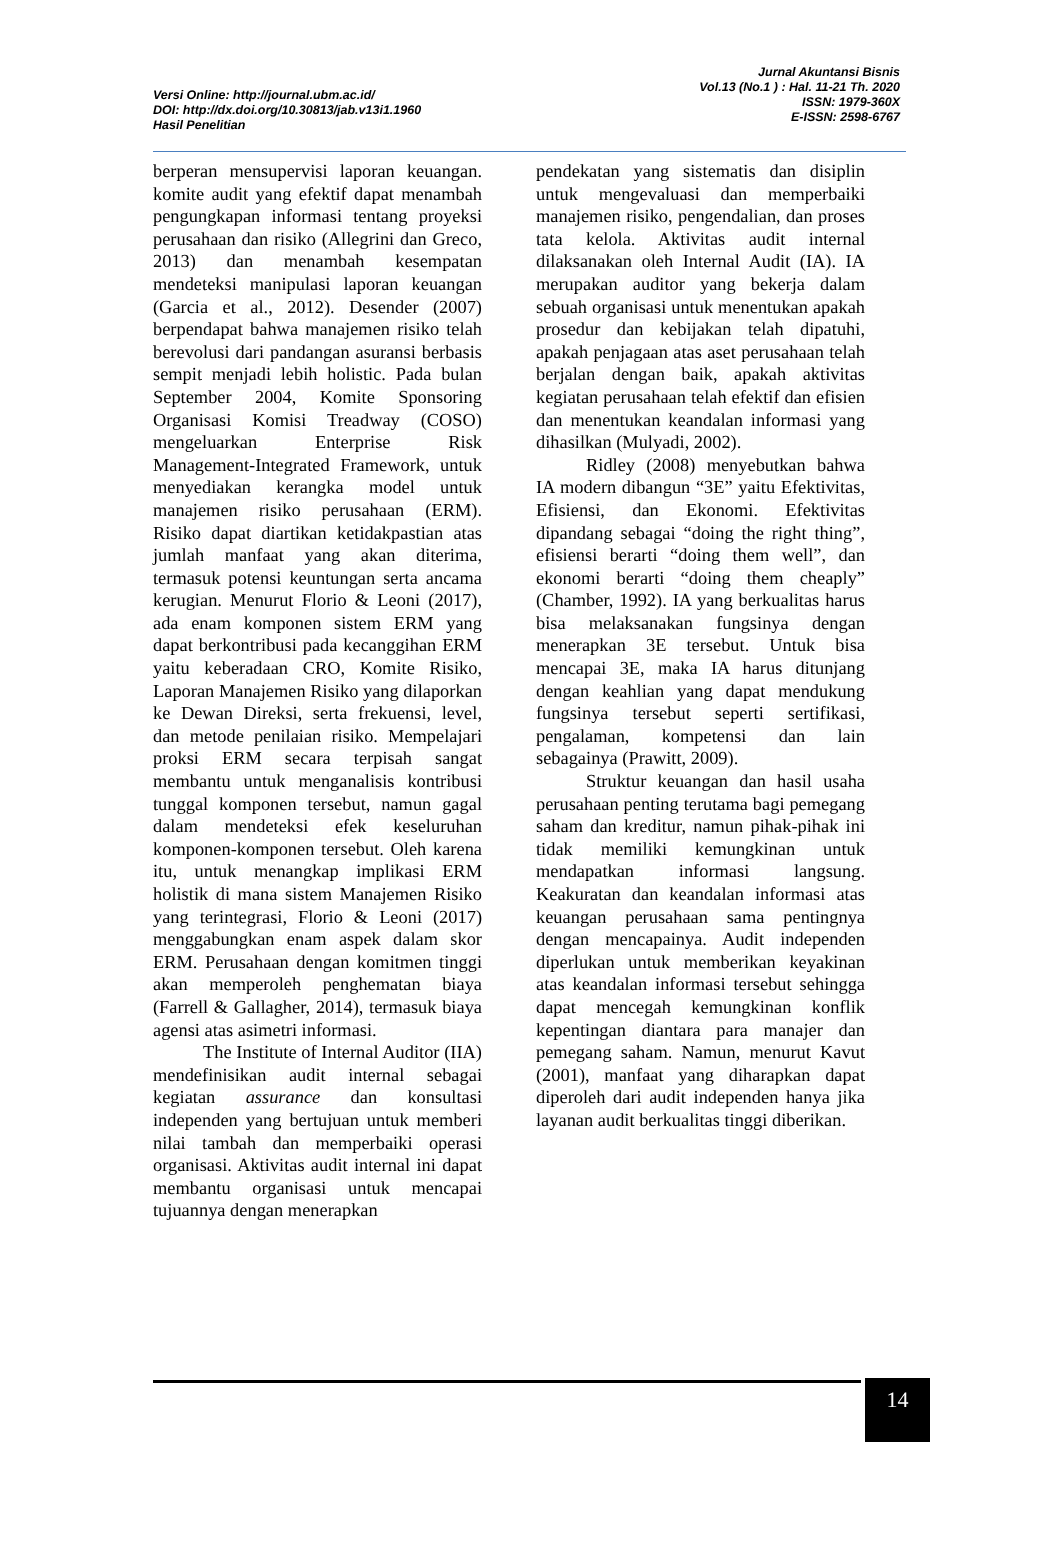Versi Online: http://journal.ubm.ac.id/
DOI: http://dx.doi.org/10.30813/jab.v13i1.1960
Hasil Penelitian
Jurnal Akuntansi Bisnis
Vol.13 (No.1 ) : Hal. 11-21 Th. 2020
ISSN: 1979-360X
E-ISSN: 2598-6767
berperan mensupervisi laporan keuangan. komite audit yang efektif dapat menambah pengungkapan informasi tentang proyeksi perusahaan dan risiko (Allegrini dan Greco, 2013) dan menambah kesempatan mendeteksi manipulasi laporan keuangan (Garcia et al., 2012). Desender (2007) berpendapat bahwa manajemen risiko telah berevolusi dari pandangan asuransi berbasis sempit menjadi lebih holistic. Pada bulan September 2004, Komite Sponsoring Organisasi Komisi Treadway (COSO) mengeluarkan Enterprise Risk Management-Integrated Framework, untuk menyediakan kerangka model untuk manajemen risiko perusahaan (ERM). Risiko dapat diartikan ketidakpastian atas jumlah manfaat yang akan diterima, termasuk potensi keuntungan serta ancama kerugian. Menurut Florio & Leoni (2017), ada enam komponen sistem ERM yang dapat berkontribusi pada kecanggihan ERM yaitu keberadaan CRO, Komite Risiko, Laporan Manajemen Risiko yang dilaporkan ke Dewan Direksi, serta frekuensi, level, dan metode penilaian risiko. Mempelajari proksi ERM secara terpisah sangat membantu untuk menganalisis kontribusi tunggal komponen tersebut, namun gagal dalam mendeteksi efek keseluruhan komponen-komponen tersebut. Oleh karena itu, untuk menangkap implikasi ERM holistik di mana sistem Manajemen Risiko yang terintegrasi, Florio & Leoni (2017) menggabungkan enam aspek dalam skor ERM. Perusahaan dengan komitmen tinggi akan memperoleh penghematan biaya (Farrell & Gallagher, 2014), termasuk biaya agensi atas asimetri informasi.
The Institute of Internal Auditor (IIA) mendefinisikan audit internal sebagai kegiatan assurance dan konsultasi independen yang bertujuan untuk memberi nilai tambah dan memperbaiki operasi organisasi. Aktivitas audit internal ini dapat membantu organisasi untuk mencapai tujuannya dengan menerapkan
pendekatan yang sistematis dan disiplin untuk mengevaluasi dan memperbaiki manajemen risiko, pengendalian, dan proses tata kelola. Aktivitas audit internal dilaksanakan oleh Internal Audit (IA). IA merupakan auditor yang bekerja dalam sebuah organisasi untuk menentukan apakah prosedur dan kebijakan telah dipatuhi, apakah penjagaan atas aset perusahaan telah berjalan dengan baik, apakah aktivitas kegiatan perusahaan telah efektif dan efisien dan menentukan keandalan informasi yang dihasilkan (Mulyadi, 2002).
Ridley (2008) menyebutkan bahwa IA modern dibangun “3E” yaitu Efektivitas, Efisiensi, dan Ekonomi. Efektivitas dipandang sebagai “doing the right thing”, efisiensi berarti “doing them well”, dan ekonomi berarti “doing them cheaply” (Chamber, 1992). IA yang berkualitas harus bisa melaksanakan fungsinya dengan menerapkan 3E tersebut. Untuk bisa mencapai 3E, maka IA harus ditunjang dengan keahlian yang dapat mendukung fungsinya tersebut seperti sertifikasi, pengalaman, kompetensi dan lain sebagainya (Prawitt, 2009).
Struktur keuangan dan hasil usaha perusahaan penting terutama bagi pemegang saham dan kreditur, namun pihak-pihak ini tidak memiliki kemungkinan untuk mendapatkan informasi langsung. Keakuratan dan keandalan informasi atas keuangan perusahaan sama pentingnya dengan mencapainya. Audit independen diperlukan untuk memberikan keyakinan atas keandalan informasi tersebut sehingga dapat mencegah kemungkinan konflik kepentingan diantara para manajer dan pemegang saham. Namun, menurut Kavut (2001), manfaat yang diharapkan dapat diperoleh dari audit independen hanya jika layanan audit berkualitas tinggi diberikan.
14